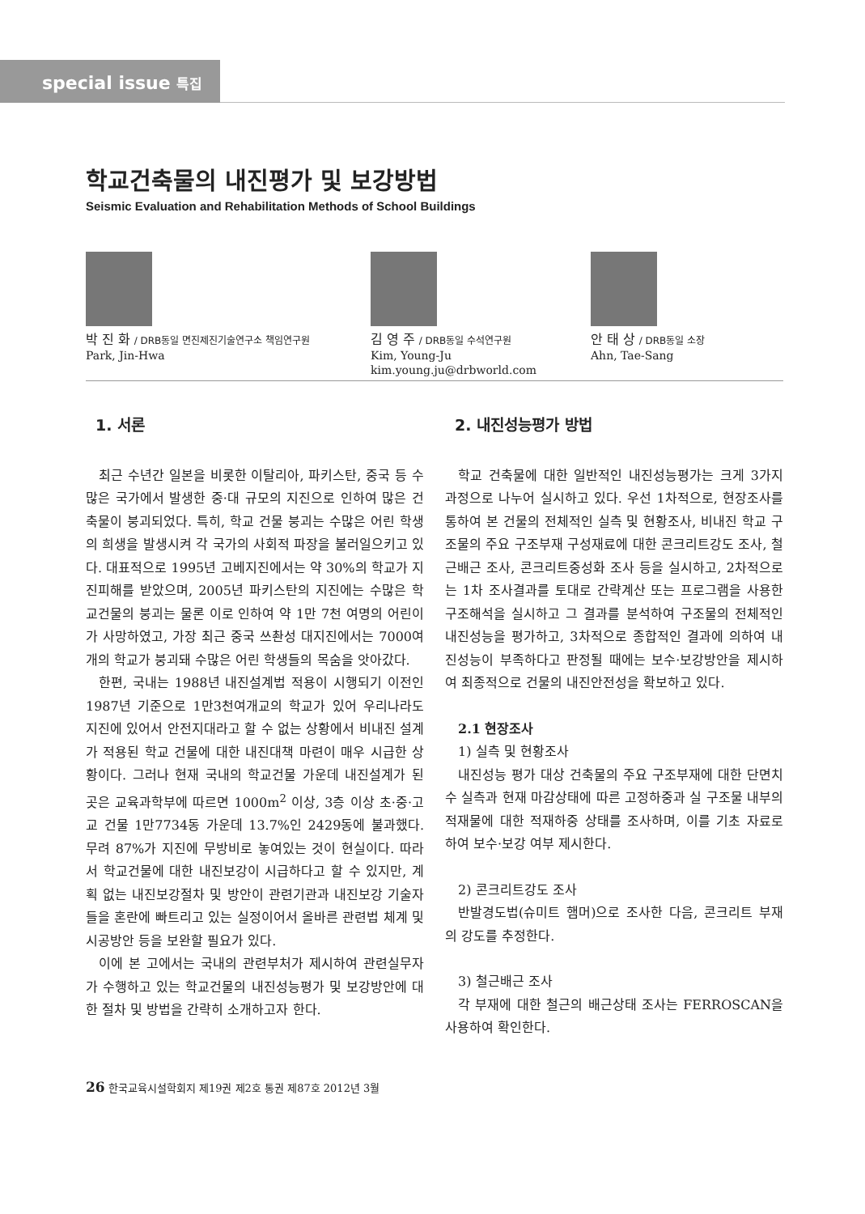special issue 특집
학교건축물의 내진평가 및 보강방법
Seismic Evaluation and Rehabilitation Methods of School Buildings
박 진 화 / DRB동일 면진제진기술연구소 책임연구원
Park, Jin-Hwa
김 영 주 / DRB동일 수석연구원
Kim, Young-Ju
kim.young.ju@drbworld.com
안 태 상 / DRB동일 소장
Ahn, Tae-Sang
1. 서론
최근 수년간 일본을 비롯한 이탈리아, 파키스탄, 중국 등 수많은 국가에서 발생한 중·대 규모의 지진으로 인하여 많은 건축물이 붕괴되었다. 특히, 학교 건물 붕괴는 수많은 어린 학생의 희생을 발생시켜 각 국가의 사회적 파장을 불러일으키고 있다. 대표적으로 1995년 고베지진에서는 약 30%의 학교가 지진피해를 받았으며, 2005년 파키스탄의 지진에는 수많은 학교건물의 붕괴는 물론 이로 인하여 약 1만 7천 여명의 어린이가 사망하였고, 가장 최근 중국 쓰촨성 대지진에서는 7000여개의 학교가 붕괴돼 수많은 어린 학생들의 목숨을 앗아갔다.
한편, 국내는 1988년 내진설계법 적용이 시행되기 이전인 1987년 기준으로 1만3천여개교의 학교가 있어 우리나라도 지진에 있어서 안전지대라고 할 수 없는 상황에서 비내진 설계가 적용된 학교 건물에 대한 내진대책 마련이 매우 시급한 상황이다. 그러나 현재 국내의 학교건물 가운데 내진설계가 된 곳은 교육과학부에 따르면 1000m<sup>2</sup> 이상, 3층 이상 초·중·고교 건물 1만7734동 가운데 13.7%인 2429동에 불과했다. 무려 87%가 지진에 무방비로 놓여있는 것이 현실이다. 따라서 학교건물에 대한 내진보강이 시급하다고 할 수 있지만, 계획 없는 내진보강절차 및 방안이 관련기관과 내진보강 기술자들을 혼란에 빠트리고 있는 실정이어서 올바른 관련법 체계 및 시공방안 등을 보완할 필요가 있다.
이에 본 고에서는 국내의 관련부처가 제시하여 관련실무자가 수행하고 있는 학교건물의 내진성능평가 및 보강방안에 대한 절차 및 방법을 간략히 소개하고자 한다.
2. 내진성능평가 방법
학교 건축물에 대한 일반적인 내진성능평가는 크게 3가지 과정으로 나누어 실시하고 있다. 우선 1차적으로, 현장조사를 통하여 본 건물의 전체적인 실측 및 현황조사, 비내진 학교 구조물의 주요 구조부재 구성재료에 대한 콘크리트강도 조사, 철근배근 조사, 콘크리트중성화 조사 등을 실시하고, 2차적으로는 1차 조사결과를 토대로 간략계산 또는 프로그램을 사용한 구조해석을 실시하고 그 결과를 분석하여 구조물의 전체적인 내진성능을 평가하고, 3차적으로 종합적인 결과에 의하여 내진성능이 부족하다고 판정될 때에는 보수·보강방안을 제시하여 최종적으로 건물의 내진안전성을 확보하고 있다.
2.1 현장조사
1) 실측 및 현황조사
내진성능 평가 대상 건축물의 주요 구조부재에 대한 단면치수 실측과 현재 마감상태에 따른 고정하중과 실 구조물 내부의 적재물에 대한 적재하중 상태를 조사하며, 이를 기초 자료로 하여 보수·보강 여부 제시한다.
2) 콘크리트강도 조사
반발경도법(슈미트 햄머)으로 조사한 다음, 콘크리트 부재의 강도를 추정한다.
3) 철근배근 조사
각 부재에 대한 철근의 배근상태 조사는 FERROSCAN을 사용하여 확인한다.
26 한국교육시설학회지 제19권 제2호 통권 제87호 2012년 3월